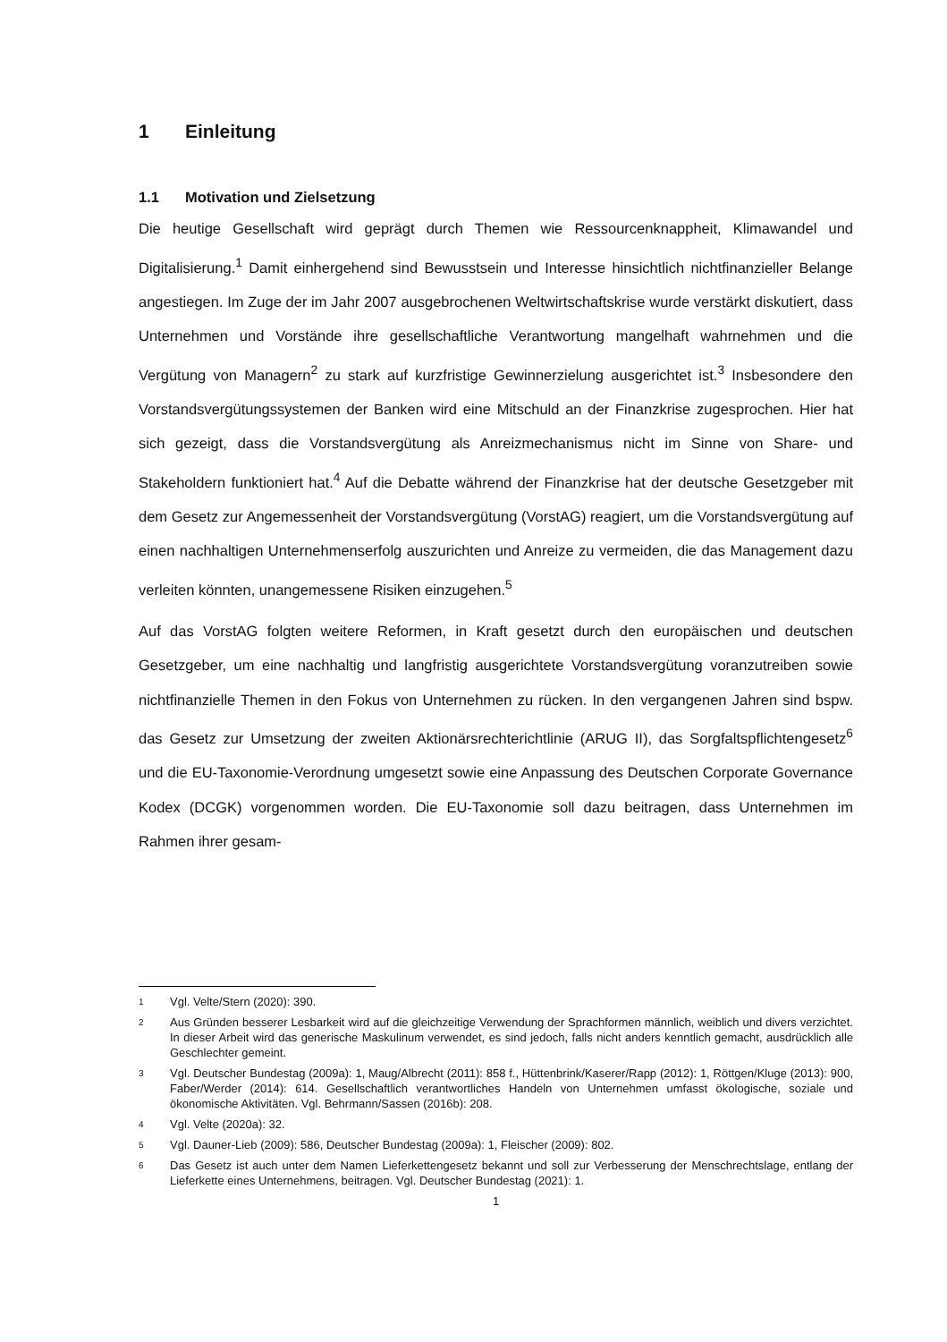1 Einleitung
1.1 Motivation und Zielsetzung
Die heutige Gesellschaft wird geprägt durch Themen wie Ressourcenknappheit, Klimawandel und Digitalisierung.<sup>1</sup> Damit einhergehend sind Bewusstsein und Interesse hinsichtlich nichtfinanzieller Belange angestiegen. Im Zuge der im Jahr 2007 ausgebrochenen Weltwirtschaftskrise wurde verstärkt diskutiert, dass Unternehmen und Vorstände ihre gesellschaftliche Verantwortung mangelhaft wahrnehmen und die Vergütung von Managern<sup>2</sup> zu stark auf kurzfristige Gewinnerzielung ausgerichtet ist.<sup>3</sup> Insbesondere den Vorstandsvergütungssystemen der Banken wird eine Mitschuld an der Finanzkrise zugesprochen. Hier hat sich gezeigt, dass die Vorstandsvergütung als Anreizmechanismus nicht im Sinne von Share- und Stakeholdern funktioniert hat.<sup>4</sup> Auf die Debatte während der Finanzkrise hat der deutsche Gesetzgeber mit dem Gesetz zur Angemessenheit der Vorstandsvergütung (VorstAG) reagiert, um die Vorstandsvergütung auf einen nachhaltigen Unternehmenserfolg auszurichten und Anreize zu vermeiden, die das Management dazu verleiten könnten, unangemessene Risiken einzugehen.<sup>5</sup>
Auf das VorstAG folgten weitere Reformen, in Kraft gesetzt durch den europäischen und deutschen Gesetzgeber, um eine nachhaltig und langfristig ausgerichtete Vorstandsvergütung voranzutreiben sowie nichtfinanzielle Themen in den Fokus von Unternehmen zu rücken. In den vergangenen Jahren sind bspw. das Gesetz zur Umsetzung der zweiten Aktionärsrechterichtlinie (ARUG II), das Sorgfaltspflichtengesetz<sup>6</sup> und die EU-Taxonomie-Verordnung umgesetzt sowie eine Anpassung des Deutschen Corporate Governance Kodex (DCGK) vorgenommen worden. Die EU-Taxonomie soll dazu beitragen, dass Unternehmen im Rahmen ihrer gesam-
1 Vgl. Velte/Stern (2020): 390.
2 Aus Gründen besserer Lesbarkeit wird auf die gleichzeitige Verwendung der Sprachformen männlich, weiblich und divers verzichtet. In dieser Arbeit wird das generische Maskulinum verwendet, es sind jedoch, falls nicht anders kenntlich gemacht, ausdrücklich alle Geschlechter gemeint.
3 Vgl. Deutscher Bundestag (2009a): 1, Maug/Albrecht (2011): 858 f., Hüttenbrink/Kaserer/Rapp (2012): 1, Röttgen/Kluge (2013): 900, Faber/Werder (2014): 614. Gesellschaftlich verantwortliches Handeln von Unternehmen umfasst ökologische, soziale und ökonomische Aktivitäten. Vgl. Behrmann/Sassen (2016b): 208.
4 Vgl. Velte (2020a): 32.
5 Vgl. Dauner-Lieb (2009): 586, Deutscher Bundestag (2009a): 1, Fleischer (2009): 802.
6 Das Gesetz ist auch unter dem Namen Lieferkettengesetz bekannt und soll zur Verbesserung der Menschrechtslage, entlang der Lieferkette eines Unternehmens, beitragen. Vgl. Deutscher Bundestag (2021): 1.
1